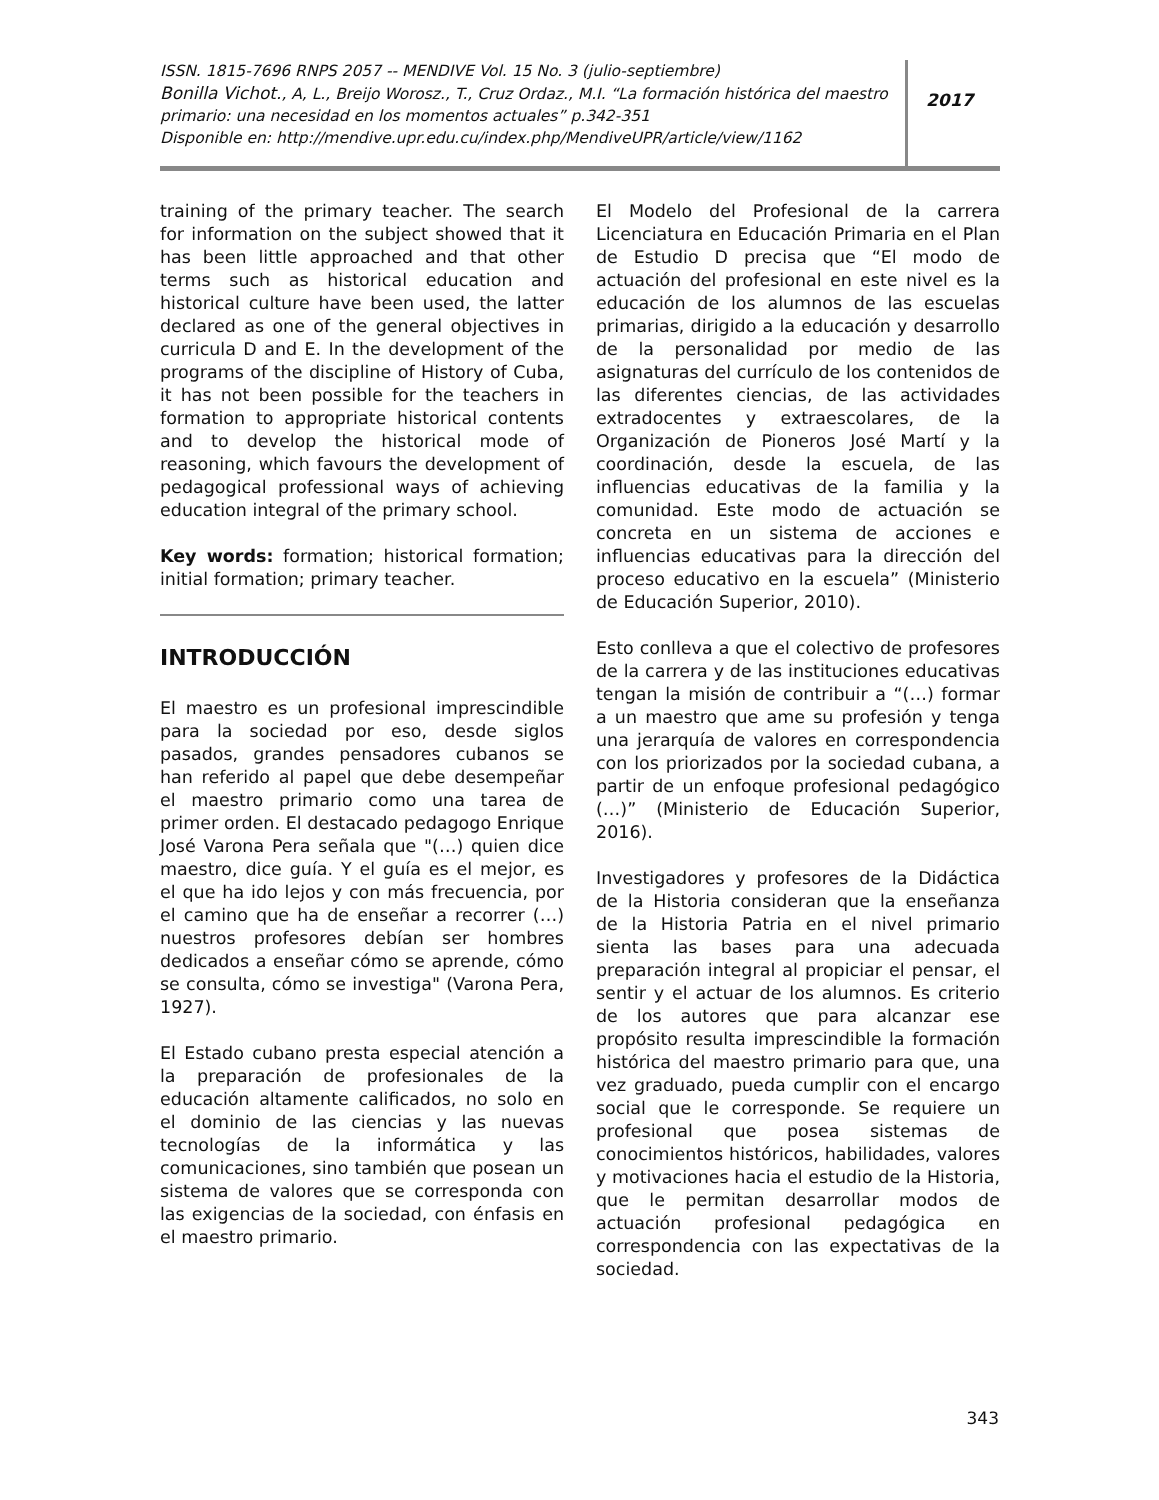ISSN. 1815-7696 RNPS 2057 -- MENDIVE Vol. 15 No. 3 (julio-septiembre)
Bonilla Vichot., A, L., Breijo Worosz., T., Cruz Ordaz., M.I. “La formación histórica del maestro primario: una necesidad en los momentos actuales” p.342-351
Disponible en: http://mendive.upr.edu.cu/index.php/MendiveUPR/article/view/1162
2017
training of the primary teacher. The search for information on the subject showed that it has been little approached and that other terms such as historical education and historical culture have been used, the latter declared as one of the general objectives in curricula D and E. In the development of the programs of the discipline of History of Cuba, it has not been possible for the teachers in formation to appropriate historical contents and to develop the historical mode of reasoning, which favours the development of pedagogical professional ways of achieving education integral of the primary school.
Key words: formation; historical formation; initial formation; primary teacher.
INTRODUCCIÓN
El maestro es un profesional imprescindible para la sociedad por eso, desde siglos pasados, grandes pensadores cubanos se han referido al papel que debe desempeñar el maestro primario como una tarea de primer orden. El destacado pedagogo Enrique José Varona Pera señala que "(…) quien dice maestro, dice guía. Y el guía es el mejor, es el que ha ido lejos y con más frecuencia, por el camino que ha de enseñar a recorrer (…) nuestros profesores debían ser hombres dedicados a enseñar cómo se aprende, cómo se consulta, cómo se investiga" (Varona Pera, 1927).
El Estado cubano presta especial atención a la preparación de profesionales de la educación altamente calificados, no solo en el dominio de las ciencias y las nuevas tecnologías de la informática y las comunicaciones, sino también que posean un sistema de valores que se corresponda con las exigencias de la sociedad, con énfasis en el maestro primario.
El Modelo del Profesional de la carrera Licenciatura en Educación Primaria en el Plan de Estudio D precisa que “El modo de actuación del profesional en este nivel es la educación de los alumnos de las escuelas primarias, dirigido a la educación y desarrollo de la personalidad por medio de las asignaturas del currículo de los contenidos de las diferentes ciencias, de las actividades extradocentes y extraescolares, de la Organización de Pioneros José Martí y la coordinación, desde la escuela, de las influencias educativas de la familia y la comunidad. Este modo de actuación se concreta en un sistema de acciones e influencias educativas para la dirección del proceso educativo en la escuela” (Ministerio de Educación Superior, 2010).
Esto conlleva a que el colectivo de profesores de la carrera y de las instituciones educativas tengan la misión de contribuir a “(…) formar a un maestro que ame su profesión y tenga una jerarquía de valores en correspondencia con los priorizados por la sociedad cubana, a partir de un enfoque profesional pedagógico (…)” (Ministerio de Educación Superior, 2016).
Investigadores y profesores de la Didáctica de la Historia consideran que la enseñanza de la Historia Patria en el nivel primario sienta las bases para una adecuada preparación integral al propiciar el pensar, el sentir y el actuar de los alumnos. Es criterio de los autores que para alcanzar ese propósito resulta imprescindible la formación histórica del maestro primario para que, una vez graduado, pueda cumplir con el encargo social que le corresponde. Se requiere un profesional que posea sistemas de conocimientos históricos, habilidades, valores y motivaciones hacia el estudio de la Historia, que le permitan desarrollar modos de actuación profesional pedagógica en correspondencia con las expectativas de la sociedad.
343